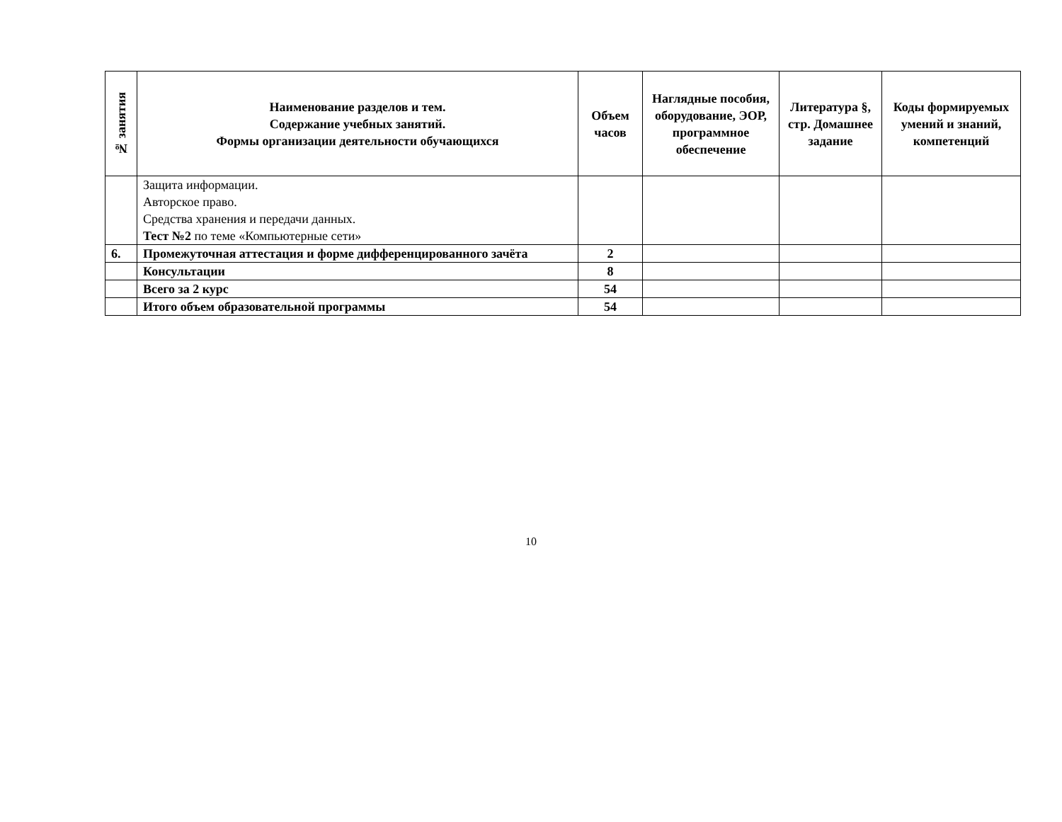| № занятия | Наименование разделов и тем. Содержание учебных занятий. Формы организации деятельности обучающихся | Объем часов | Наглядные пособия, оборудование, ЭОР, программное обеспечение | Литература §, стр. Домашнее задание | Коды формируемых умений и знаний, компетенций |
| --- | --- | --- | --- | --- | --- |
| | Защита информации. Авторское право. Средства хранения и передачи данных. Тест №2 по теме «Компьютерные сети» | | | | |
| 6. | Промежуточная аттестация и форме дифференцированного зачёта | 2 | | | |
| | Консультации | 8 | | | |
| | Всего за 2 курс | 54 | | | |
| | Итого объем образовательной программы | 54 | | | |
10